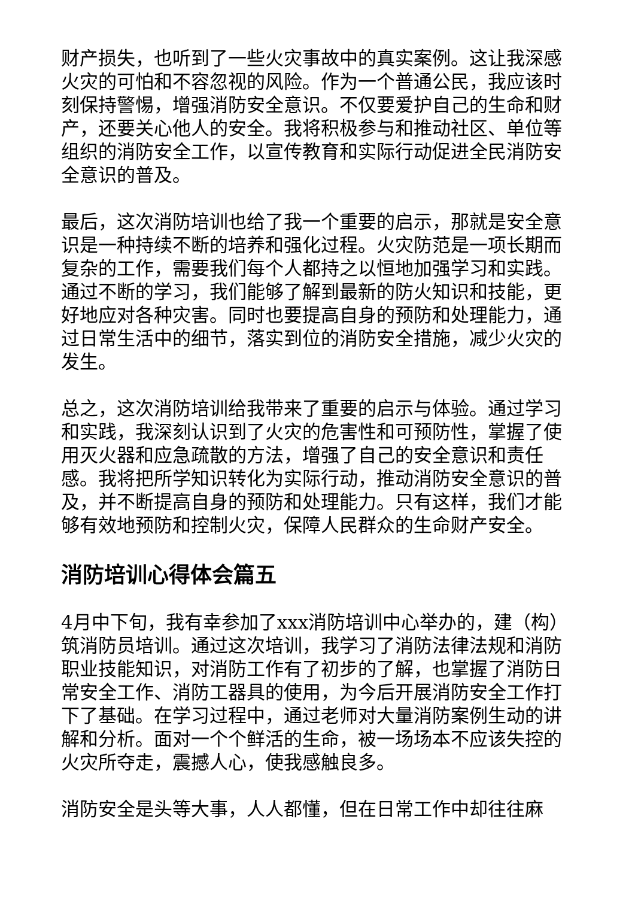财产损失，也听到了一些火灾事故中的真实案例。这让我深感火灾的可怕和不容忽视的风险。作为一个普通公民，我应该时刻保持警惕，增强消防安全意识。不仅要爱护自己的生命和财产，还要关心他人的安全。我将积极参与和推动社区、单位等组织的消防安全工作，以宣传教育和实际行动促进全民消防安全意识的普及。
最后，这次消防培训也给了我一个重要的启示，那就是安全意识是一种持续不断的培养和强化过程。火灾防范是一项长期而复杂的工作，需要我们每个人都持之以恒地加强学习和实践。通过不断的学习，我们能够了解到最新的防火知识和技能，更好地应对各种灾害。同时也要提高自身的预防和处理能力，通过日常生活中的细节，落实到位的消防安全措施，减少火灾的发生。
总之，这次消防培训给我带来了重要的启示与体验。通过学习和实践，我深刻认识到了火灾的危害性和可预防性，掌握了使用灭火器和应急疏散的方法，增强了自己的安全意识和责任感。我将把所学知识转化为实际行动，推动消防安全意识的普及，并不断提高自身的预防和处理能力。只有这样，我们才能够有效地预防和控制火灾，保障人民群众的生命财产安全。
消防培训心得体会篇五
4月中下旬，我有幸参加了xxx消防培训中心举办的，建（构）筑消防员培训。通过这次培训，我学习了消防法律法规和消防职业技能知识，对消防工作有了初步的了解，也掌握了消防日常安全工作、消防工器具的使用，为今后开展消防安全工作打下了基础。在学习过程中，通过老师对大量消防案例生动的讲解和分析。面对一个个鲜活的生命，被一场场本不应该失控的火灾所夺走，震撼人心，使我感触良多。
消防安全是头等大事，人人都懂，但在日常工作中却往往麻